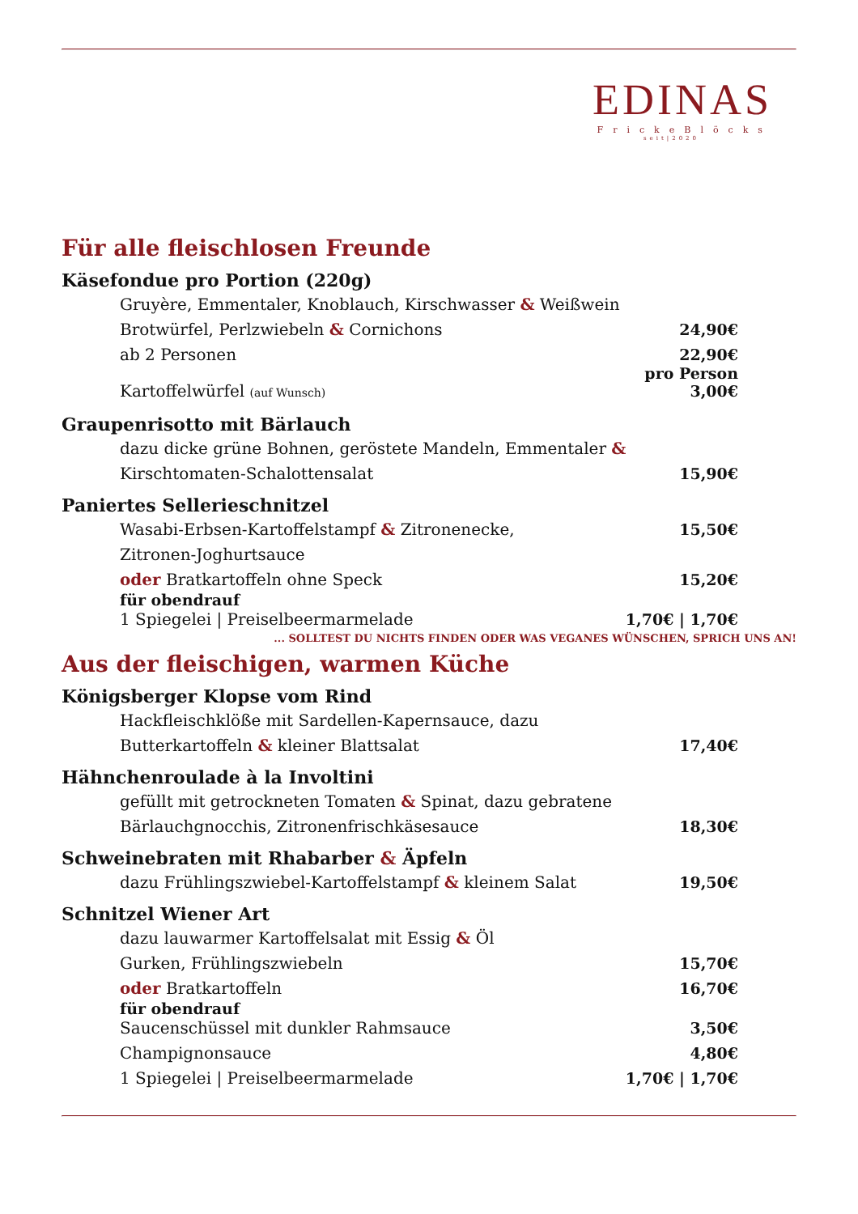EDINAS
FrickeBlöcks
seit|2020
Für alle fleischlosen Freunde
Käsefondue pro Portion (220g)
Gruyère, Emmentaler, Knoblauch, Kirschwasser & Weißwein
Brotwürfel, Perlzwiebeln & Cornichons 24,90€
ab 2 Personen 22,90€
pro Person
Kartoffelwürfel (auf Wunsch) 3,00€
Graupenrisotto mit Bärlauch
dazu dicke grüne Bohnen, geröstete Mandeln, Emmentaler &
Kirschtomaten-Schalottensalat 15,90€
Paniertes Sellerieschnitzel
Wasabi-Erbsen-Kartoffelstampf & Zitronenecke,
Zitronen-Joghurtsauce 15,50€
oder Bratkartoffeln ohne Speck 15,20€
für obendrauf
1 Spiegelei | Preiselbeermarmelade 1,70€ | 1,70€
... SOLLTEST DU NICHTS FINDEN ODER WAS VEGANES WÜNSCHEN, SPRICH UNS AN!
Aus der fleischigen, warmen Küche
Königsberger Klopse vom Rind
Hackfleischklöße mit Sardellen-Kapernsauce, dazu
Butterkartoffeln & kleiner Blattsalat 17,40€
Hähnchenroulade à la Involtini
gefüllt mit getrockneten Tomaten & Spinat, dazu gebratene
Bärlauchgnocchis, Zitronenfrischkäsesauce 18,30€
Schweinebraten mit Rhabarber & Äpfeln
dazu Frühlingszwiebel-Kartoffelstampf & kleinem Salat 19,50€
Schnitzel Wiener Art
dazu lauwarmer Kartoffelsalat mit Essig & Öl
Gurken, Frühlingszwiebeln 15,70€
oder Bratkartoffeln 16,70€
für obendrauf
Saucenschüssel mit dunkler Rahmsauce 3,50€
Champignonsauce 4,80€
1 Spiegelei | Preiselbeermarmelade 1,70€ | 1,70€